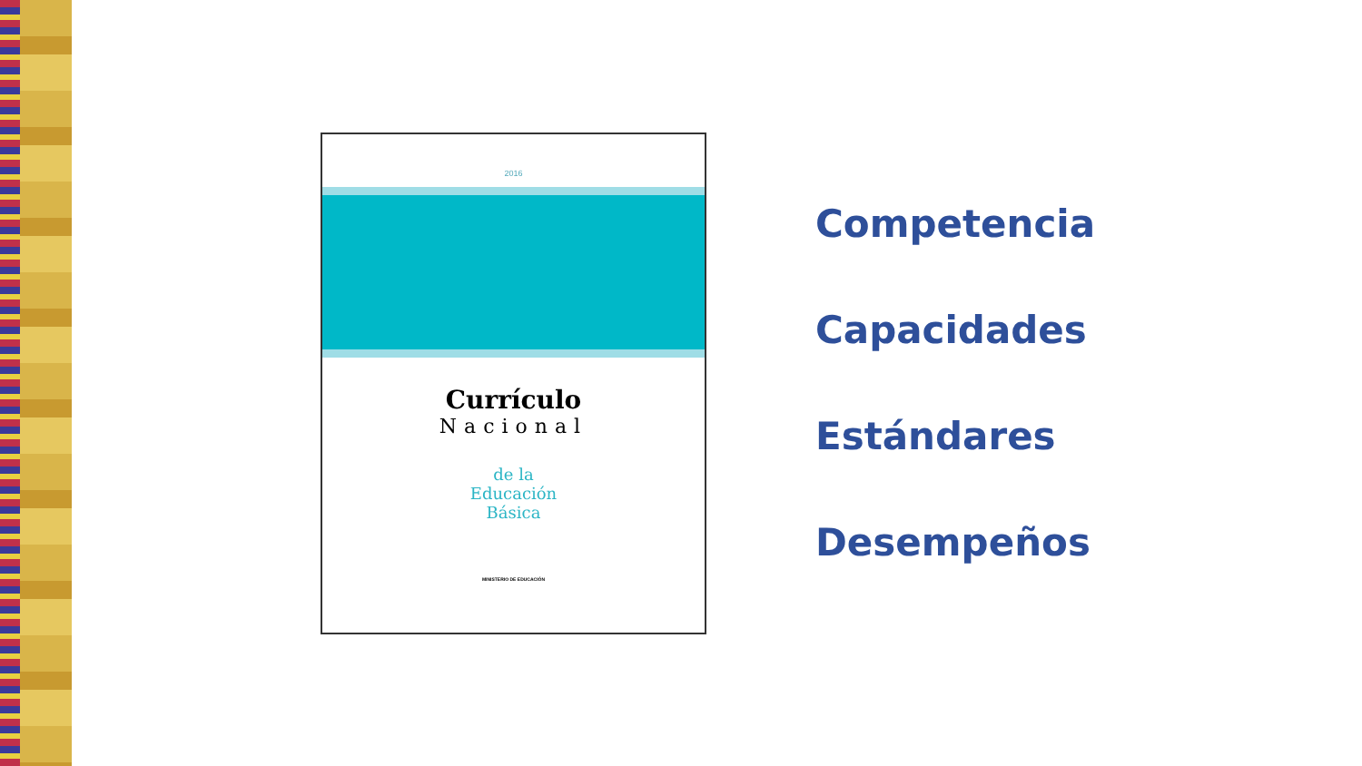2016
Currículo
Nacional
de la
Educación
Básica
MINISTERIO DE EDUCACIÓN
Competencia
Capacidades
Estándares
Desempeños